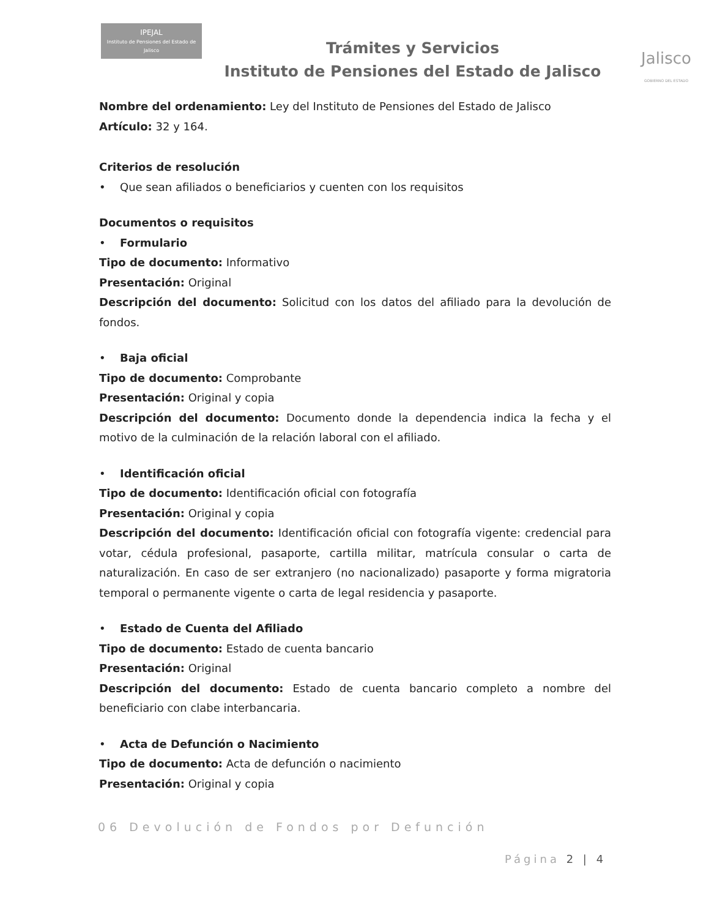IPEJAL
Instituto de Pensiones del Estado de Jalisco
Trámites y Servicios
Instituto de Pensiones del Estado de Jalisco
Jalisco
GOBIERNO DEL ESTADO
Nombre del ordenamiento: Ley del Instituto de Pensiones del Estado de Jalisco
Artículo: 32 y 164.
Criterios de resolución
• Que sean afiliados o beneficiarios y cuenten con los requisitos
Documentos o requisitos
• Formulario
Tipo de documento: Informativo
Presentación: Original
Descripción del documento: Solicitud con los datos del afiliado para la devolución de fondos.
• Baja oficial
Tipo de documento: Comprobante
Presentación: Original y copia
Descripción del documento: Documento donde la dependencia indica la fecha y el motivo de la culminación de la relación laboral con el afiliado.
• Identificación oficial
Tipo de documento: Identificación oficial con fotografía
Presentación: Original y copia
Descripción del documento: Identificación oficial con fotografía vigente: credencial para votar, cédula profesional, pasaporte, cartilla militar, matrícula consular o carta de naturalización. En caso de ser extranjero (no nacionalizado) pasaporte y forma migratoria temporal o permanente vigente o carta de legal residencia y pasaporte.
• Estado de Cuenta del Afiliado
Tipo de documento: Estado de cuenta bancario
Presentación: Original
Descripción del documento: Estado de cuenta bancario completo a nombre del beneficiario con clabe interbancaria.
• Acta de Defunción o Nacimiento
Tipo de documento: Acta de defunción o nacimiento
Presentación: Original y copia
06 Devolución de Fondos por Defunción
Página 2 | 4